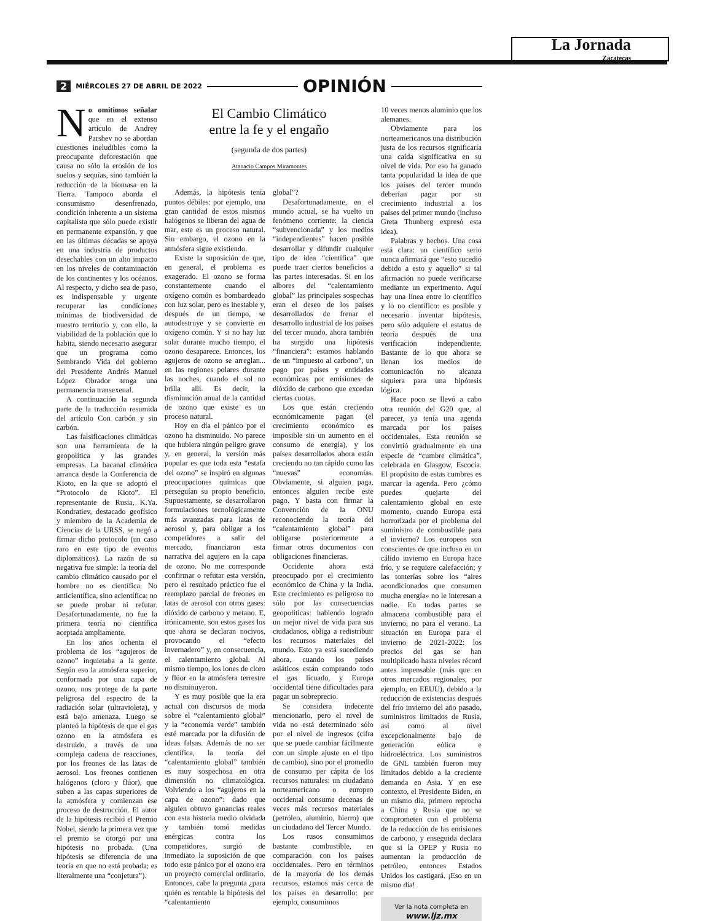La Jornada
Zacatecas
2 MIÉRCOLES 27 DE ABRIL DE 2022 OPINIÓN
No omitimos señalar que en el extenso artículo de Andrey Parshev no se abordan cuestiones ineludibles como la preocupante deforestación que causa no sólo la erosión de los suelos y sequías, sino también la reducción de la biomasa en la Tierra. Tampoco aborda el consumismo desenfrenado, condición inherente a un sistema capitalista que sólo puede existir en permanente expansión, y que en las últimas décadas se apoya en una industria de productos desechables con un alto impacto en los niveles de contaminación de los continentes y los océanos. Al respecto, y dicho sea de paso, es indispensable y urgente recuperar las condiciones mínimas de biodiversidad de nuestro territorio y, con ello, la viabilidad de la población que lo habita, siendo necesario asegurar que un programa como Sembrando Vida del gobierno del Presidente Andrés Manuel López Obrador tenga una permanencia transexenal.
A continuación la segunda parte de la traducción resumida del artículo Con carbón y sin carbón.
Las falsificaciones climáticas son una herramienta de la geopolítica y las grandes empresas. La bacanal climática arranca desde la Conferencia de Kioto, en la que se adoptó el “Protocolo de Kioto”. El representante de Rusia, K.Ya. Kondratiev, destacado geofísico y miembro de la Academia de Ciencias de la URSS, se negó a firmar dicho protocolo (un caso raro en este tipo de eventos diplomáticos). La razón de su negativa fue simple: la teoría del cambio climático causado por el hombre no es científica. No anticientífica, sino acientífica: no se puede probar ni refutar. Desafortunadamente, no fue la primera teoría no científica aceptada ampliamente.
En los años ochenta el problema de los “agujeros de ozono” inquietaba a la gente. Según eso la atmósfera superior, conformada por una capa de ozono, nos protege de la parte peligrosa del espectro de la radiación solar (ultravioleta), y está bajo amenaza. Luego se planteó la hipótesis de que el gas ozono en la atmósfera es destruido, a través de una compleja cadena de reacciones, por los freones de las latas de aerosol. Los freones contienen halógenos (cloro y flúor), que suben a las capas superiores de la atmósfera y comienzan ese proceso de destrucción. El autor de la hipótesis recibió el Premio Nobel, siendo la primera vez que el premio se otorgó por una hipótesis no probada. (Una hipótesis se diferencia de una teoría en que no está probada; es literalmente una “conjetura”).
El Cambio Climático
entre la fe y el engaño
(segunda de dos partes)
Atanacio Campos Miramontes
Además, la hipótesis tenía puntos débiles: por ejemplo, una gran cantidad de estos mismos halógenos se liberan del agua de mar, este es un proceso natural. Sin embargo, el ozono en la atmósfera sigue existiendo.
Existe la suposición de que, en general, el problema es exagerado. El ozono se forma constantemente cuando el oxígeno común es bombardeado con luz solar, pero es inestable y, después de un tiempo, se autodestruye y se convierte en oxígeno común. Y si no hay luz solar durante mucho tiempo, el ozono desaparece. Entonces, los agujeros de ozono se arreglan... en las regiones polares durante las noches, cuando el sol no brilla allí. Es decir, la disminución anual de la cantidad de ozono que existe es un proceso natural.
Hoy en día el pánico por el ozono ha disminuido. No parece que hubiera ningún peligro grave y, en general, la versión más popular es que toda esta “estafa del ozono” se inspiró en algunas preocupaciones químicas que perseguían su propio beneficio. Supuestamente, se desarrollaron formulaciones tecnológicamente más avanzadas para latas de aerosol y, para obligar a los competidores a salir del mercado, financiaron esta narrativa del agujero en la capa de ozono. No me corresponde confirmar o refutar esta versión, pero el resultado práctico fue el reemplazo parcial de freones en latas de aerosol con otros gases: dióxido de carbono y metano. E, irónicamente, son estos gases los que ahora se declaran nocivos, provocando el “efecto invernadero” y, en consecuencia, el calentamiento global. Al mismo tiempo, los iones de cloro y flúor en la atmósfera terrestre no disminuyeron.
Y es muy posible que la era actual con discursos de moda sobre el “calentamiento global” y la “economía verde” también esté marcada por la difusión de ideas falsas. Además de no ser científica, la teoría del “calentamiento global” también es muy sospechosa en otra dimensión no climatológica. Volviendo a los “agujeros en la capa de ozono”: dado que alguien obtuvo ganancias reales con esta historia medio olvidada y también tomó medidas enérgicas contra los competidores, surgió de inmediato la suposición de que todo este pánico por el ozono era un proyecto comercial ordinario. Entonces, cabe la pregunta ¿para quién es rentable la hipótesis del “calentamiento
global”?
Desafortunadamente, en el mundo actual, se ha vuelto un fenómeno corriente: la ciencia “subvencionada” y los medios “independientes” hacen posible desarrollar y difundir cualquier tipo de idea “científica” que puede traer ciertos beneficios a las partes interesadas. Si en los albores del “calentamiento global” las principales sospechas eran el deseo de los países desarrollados de frenar el desarrollo industrial de los países del tercer mundo, ahora también ha surgido una hipótesis “financiera”: estamos hablando de un “impuesto al carbono”, un pago por países y entidades económicas por emisiones de dióxido de carbono que excedan ciertas cuotas.
Los que están creciendo económicamente pagan (el crecimiento económico es imposible sin un aumento en el consumo de energía), y los países desarrollados ahora están creciendo no tan rápido como las “nuevas” economías. Obviamente, si alguien paga, entonces alguien recibe este pago. Y basta con firmar la Convención de la ONU reconociendo la teoría del “calentamiento global” para obligarse posteriormente a firmar otros documentos con obligaciones financieras.
Occidente ahora está preocupado por el crecimiento económico de China y la India. Este crecimiento es peligroso no sólo por las consecuencias geopolíticas: habiendo logrado un mejor nivel de vida para sus ciudadanos, obliga a redistribuir los recursos materiales del mundo. Esto ya está sucediendo ahora, cuando los países asiáticos están comprando todo el gas licuado, y Europa occidental tiene dificultades para pagar un sobreprecio.
Se considera indecente mencionarlo, pero el nivel de vida no está determinado sólo por el nivel de ingresos (cifra que se puede cambiar fácilmente con un simple ajuste en el tipo de cambio), sino por el promedio de consumo per cápita de los recursos naturales: un ciudadano norteamericano o europeo occidental consume decenas de veces más recursos materiales (petróleo, aluminio, hierro) que un ciudadano del Tercer Mundo.
Los rusos consumimos bastante combustible, en comparación con los países occidentales. Pero en términos de la mayoría de los demás recursos, estamos más cerca de los países en desarrollo: por ejemplo, consumimos
10 veces menos aluminio que los alemanes.
Obviamente para los norteamericanos una distribución justa de los recursos significaría una caída significativa en su nivel de vida. Por eso ha ganado tanta popularidad la idea de que los países del tercer mundo deberían pagar por su crecimiento industrial a los países del primer mundo (incluso Greta Thunberg expresó esta idea).
Palabras y hechos. Una cosa está clara: un científico serio nunca afirmará que “esto sucedió debido a esto y aquello” si tal afirmación no puede verificarse mediante un experimento. Aquí hay una línea entre lo científico y lo no científico: es posible y necesario inventar hipótesis, pero sólo adquiere el estatus de teoría después de una verificación independiente. Bastante de lo que ahora se llenan los medios de comunicación no alcanza siquiera para una hipótesis lógica.
Hace poco se llevó a cabo otra reunión del G20 que, al parecer, ya tenía una agenda marcada por los países occidentales. Esta reunión se convirtió gradualmente en una especie de “cumbre climática”, celebrada en Glasgow, Escocia. El propósito de estas cumbres es marcar la agenda. Pero ¿cómo puedes quejarte del calentamiento global en este momento, cuando Europa está horrorizada por el problema del suministro de combustible para el invierno? Los europeos son conscientes de que incluso en un cálido invierno en Europa hace frío, y se requiere calefacción; y las tonterías sobre los “aires acondicionados que consumen mucha energía» no le interesan a nadie. En todas partes se almacena combustible para el invierno, no para el verano. La situación en Europa para el invierno de 2021-2022: los precios del gas se han multiplicado hasta niveles récord antes impensable (más que en otros mercados regionales, por ejemplo, en EEUU), debido a la reducción de existencias después del frío invierno del año pasado, suministros limitados de Rusia, así como al nivel excepcionalmente bajo de generación eólica e hidroeléctrica. Los suministros de GNL también fueron muy limitados debido a la creciente demanda en Asia. Y en ese contexto, el Presidente Biden, en un mismo día, primero reprocha a China y Rusia que no se comprometen con el problema de la reducción de las emisiones de carbono, y enseguida declara que si la OPEP y Rusia no aumentan la producción de petróleo, entonces Estados Unidos los castigará. ¡Eso en un mismo día!
Ver la nota completa en
www.ljz.mx